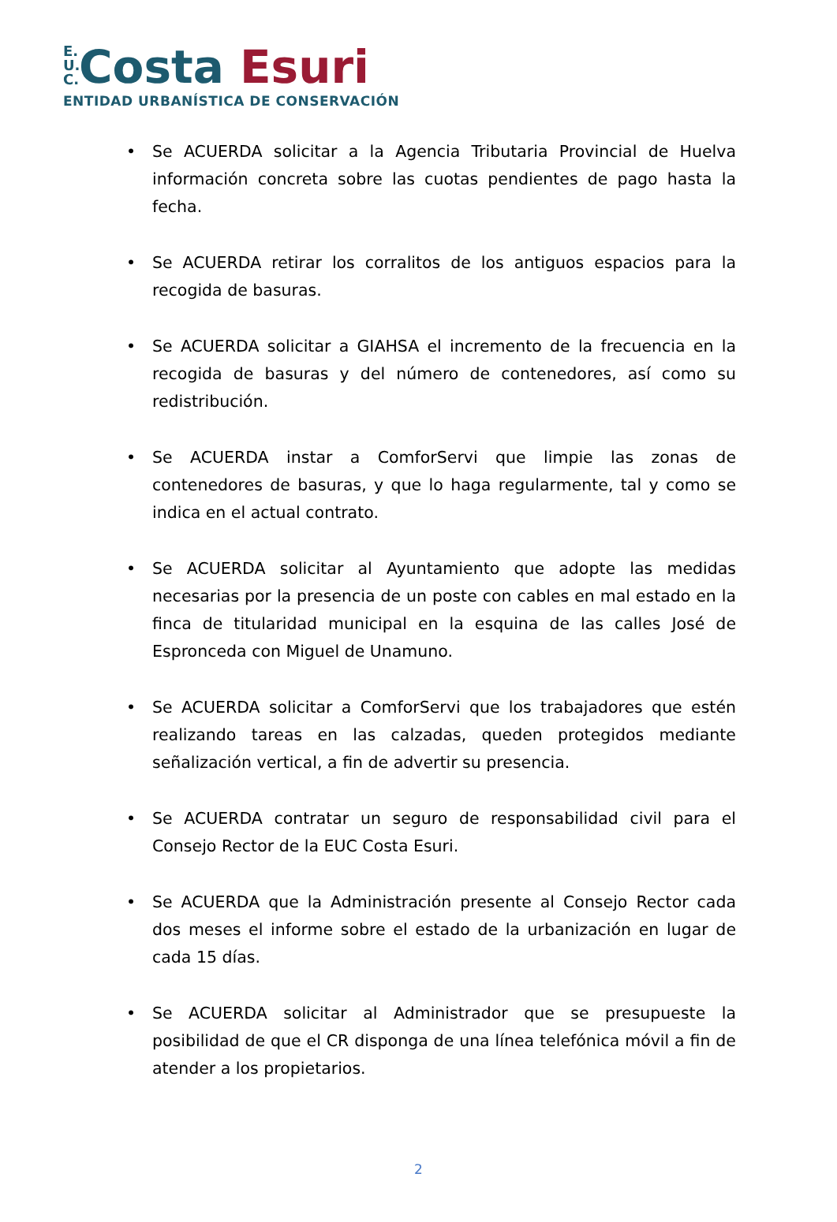E.
U.
C. Costa Esuri
ENTIDAD URBANÍSTICA DE CONSERVACIÓN
• Se ACUERDA solicitar a la Agencia Tributaria Provincial de Huelva información concreta sobre las cuotas pendientes de pago hasta la fecha.
• Se ACUERDA retirar los corralitos de los antiguos espacios para la recogida de basuras.
• Se ACUERDA solicitar a GIAHSA el incremento de la frecuencia en la recogida de basuras y del número de contenedores, así como su redistribución.
• Se ACUERDA instar a ComforServi que limpie las zonas de contenedores de basuras, y que lo haga regularmente, tal y como se indica en el actual contrato.
• Se ACUERDA solicitar al Ayuntamiento que adopte las medidas necesarias por la presencia de un poste con cables en mal estado en la finca de titularidad municipal en la esquina de las calles José de Espronceda con Miguel de Unamuno.
• Se ACUERDA solicitar a ComforServi que los trabajadores que estén realizando tareas en las calzadas, queden protegidos mediante señalización vertical, a fin de advertir su presencia.
• Se ACUERDA contratar un seguro de responsabilidad civil para el Consejo Rector de la EUC Costa Esuri.
• Se ACUERDA que la Administración presente al Consejo Rector cada dos meses el informe sobre el estado de la urbanización en lugar de cada 15 días.
• Se ACUERDA solicitar al Administrador que se presupueste la posibilidad de que el CR disponga de una línea telefónica móvil a fin de atender a los propietarios.
2